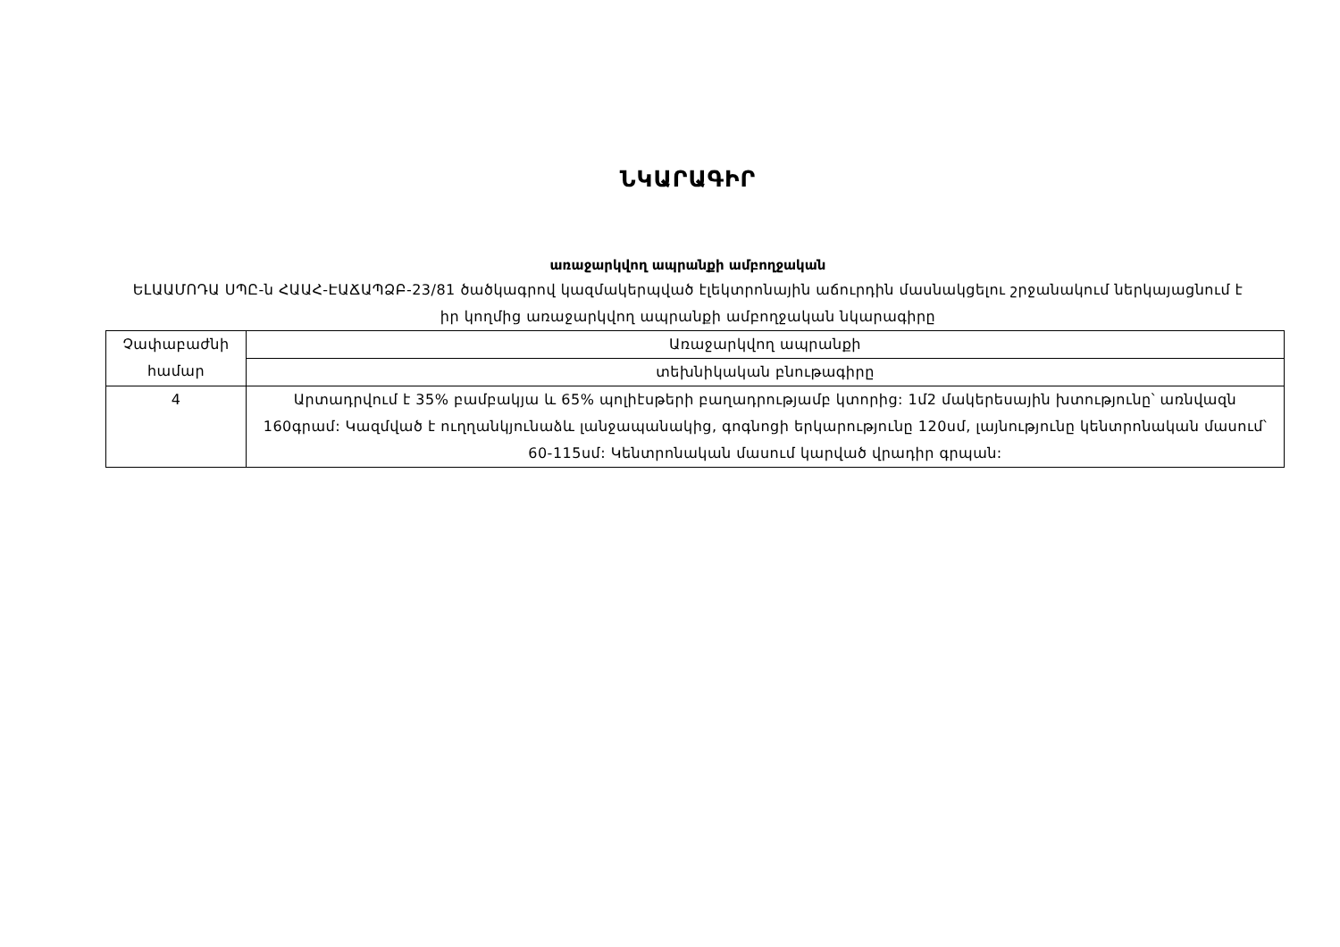ՆԿԱՐԱԳԻՐ
առաջարկվող ապրանքի ամբողջական
ԵԼԱԱՄՈԴԱ ՍՊԸ-ն ՀԱԱՀ-ԷԱՃԱՊՁԲ-23/81 ծածկագրով կազմակերպված էլեկտրոնային աճուրդին մասնակցելու շրջանակում ներկայացնում է իր կողմից առաջարկվող ապրանքի ամբողջական նկարագիրը
| Չափաբաժնի համար | Առաջարկվող ապրանքի |
| | տեխնիկական բնութագիրը |
| 4 | Արտադրվում է 35% բամբակյա և 65% պոլիէսթերի բաղադրությամբ կտորից: 1մ2 մակերեսային խտությունը՝ առնվազն 160գրամ: Կազմված է ուղղանկյունաձև լանջապանակից, գոգնոցի երկարությունը 120սմ, լայնությունը կենտրոնական մասում՝ 60-115սմ: Կենտրոնական մասում կարված վրադիր գրպան: |